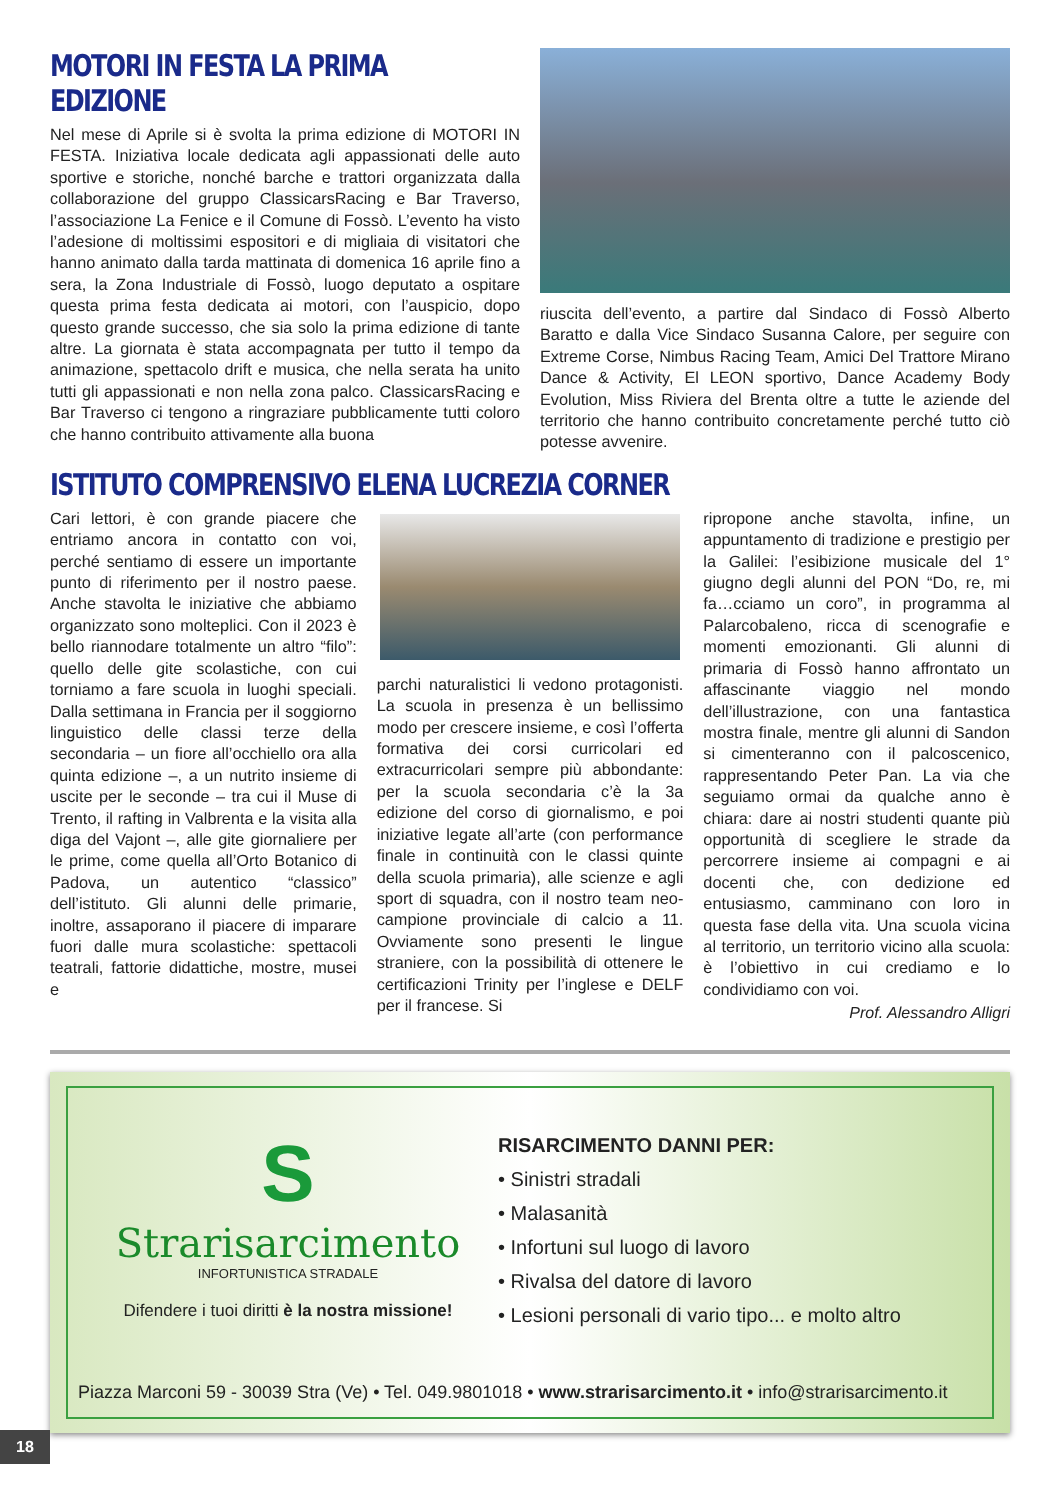MOTORI IN FESTA LA PRIMA EDIZIONE
Nel mese di Aprile si è svolta la prima edizione di MOTORI IN FESTA. Iniziativa locale dedicata agli appassionati delle auto sportive e storiche, nonché barche e trattori organizzata dalla collaborazione del gruppo ClassicarsRacing e Bar Traverso, l’associazione La Fenice e il Comune di Fossò. L’evento ha visto l’adesione di moltissimi espositori e di migliaia di visitatori che hanno animato dalla tarda mattinata di domenica 16 aprile fino a sera, la Zona Industriale di Fossò, luogo deputato a ospitare questa prima festa dedicata ai motori, con l’auspicio, dopo questo grande successo, che sia solo la prima edizione di tante altre. La giornata è stata accompagnata per tutto il tempo da animazione, spettacolo drift e musica, che nella serata ha unito tutti gli appassionati e non nella zona palco. ClassicarsRacing e Bar Traverso ci tengono a ringraziare pubblicamente tutti coloro che hanno contribuito attivamente alla buona
riuscita dell’evento, a partire dal Sindaco di Fossò Alberto Baratto e dalla Vice Sindaco Susanna Calore, per seguire con Extreme Corse, Nimbus Racing Team, Amici Del Trattore Mirano Dance & Activity, El LEON sportivo, Dance Academy Body Evolution, Miss Riviera del Brenta oltre a tutte le aziende del territorio che hanno contribuito concretamente perché tutto ciò potesse avvenire.
ISTITUTO COMPRENSIVO ELENA LUCREZIA CORNER
Cari lettori, è con grande piacere che entriamo ancora in contatto con voi, perché sentiamo di essere un importante punto di riferimento per il nostro paese. Anche stavolta le iniziative che abbiamo organizzato sono molteplici. Con il 2023 è bello riannodare totalmente un altro “filo”: quello delle gite scolastiche, con cui torniamo a fare scuola in luoghi speciali. Dalla settimana in Francia per il soggiorno linguistico delle classi terze della secondaria – un fiore all’occhiello ora alla quinta edizione –, a un nutrito insieme di uscite per le seconde – tra cui il Muse di Trento, il rafting in Valbrenta e la visita alla diga del Vajont –, alle gite giornaliere per le prime, come quella all’Orto Botanico di Padova, un autentico “classico” dell’istituto. Gli alunni delle primarie, inoltre, assaporano il piacere di imparare fuori dalle mura scolastiche: spettacoli teatrali, fattorie didattiche, mostre, musei e
parchi naturalistici li vedono protagonisti. La scuola in presenza è un bellissimo modo per crescere insieme, e così l’offerta formativa dei corsi curricolari ed extracurricolari sempre più abbondante: per la scuola secondaria c’è la 3a edizione del corso di giornalismo, e poi iniziative legate all’arte (con performance finale in continuità con le classi quinte della scuola primaria), alle scienze e agli sport di squadra, con il nostro team neo-campione provinciale di calcio a 11. Ovviamente sono presenti le lingue straniere, con la possibilità di ottenere le certificazioni Trinity per l’inglese e DELF per il francese. Si
ripropone anche stavolta, infine, un appuntamento di tradizione e prestigio per la Galilei: l’esibizione musicale del 1° giugno degli alunni del PON “Do, re, mi fa…cciamo un coro”, in programma al Palarcobaleno, ricca di scenografie e momenti emozionanti. Gli alunni di primaria di Fossò hanno affrontato un affascinante viaggio nel mondo dell’illustrazione, con una fantastica mostra finale, mentre gli alunni di Sandon si cimenteranno con il palcoscenico, rappresentando Peter Pan. La via che seguiamo ormai da qualche anno è chiara: dare ai nostri studenti quante più opportunità di scegliere le strade da percorrere insieme ai compagni e ai docenti che, con dedizione ed entusiasmo, camminano con loro in questa fase della vita. Una scuola vicina al territorio, un territorio vicino alla scuola: è l’obiettivo in cui crediamo e lo condividiamo con voi.
Prof. Alessandro Alligri
S
Strarisarcimento
INFORTUNISTICA STRADALE
Difendere i tuoi diritti è la nostra missione!
RISARCIMENTO DANNI PER:
• Sinistri stradali
• Malasanità
• Infortuni sul luogo di lavoro
• Rivalsa del datore di lavoro
• Lesioni personali di vario tipo... e molto altro
Piazza Marconi 59 - 30039 Stra (Ve) • Tel. 049.9801018 • www.strarisarcimento.it • info@strarisarcimento.it
18